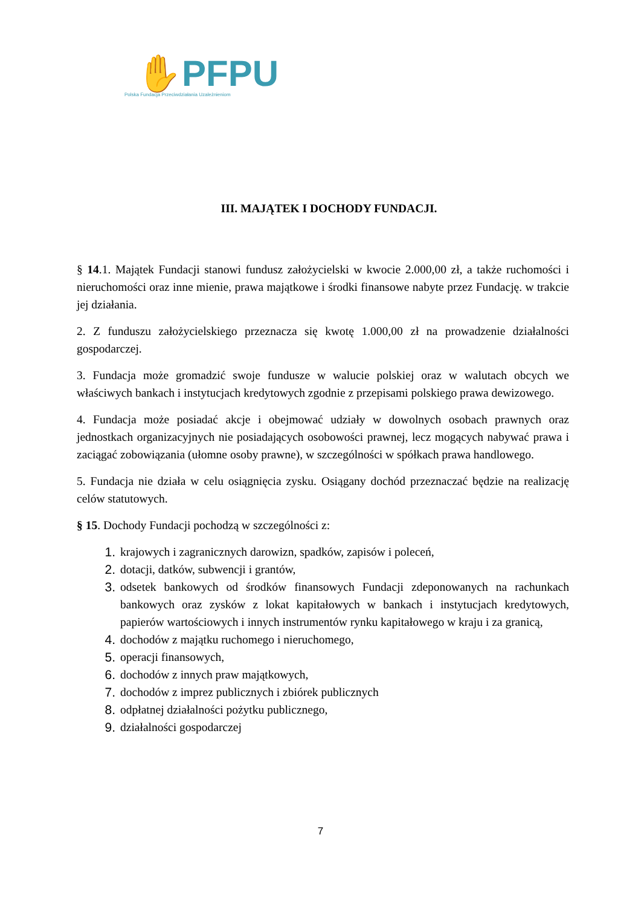✋PFPU
Polska Fundacja Przeciwdziałania Uzależnieniom
III. MAJĄTEK I DOCHODY FUNDACJI.
§ 14.1. Majątek Fundacji stanowi fundusz założycielski w kwocie 2.000,00 zł, a także ruchomości i nieruchomości oraz inne mienie, prawa majątkowe i środki finansowe nabyte przez Fundację. w trakcie jej działania.
2. Z funduszu założycielskiego przeznacza się kwotę 1.000,00 zł na prowadzenie działalności gospodarczej.
3. Fundacja może gromadzić swoje fundusze w walucie polskiej oraz w walutach obcych we właściwych bankach i instytucjach kredytowych zgodnie z przepisami polskiego prawa dewizowego.
4. Fundacja może posiadać akcje i obejmować udziały w dowolnych osobach prawnych oraz jednostkach organizacyjnych nie posiadających osobowości prawnej, lecz mogących nabywać prawa i zaciągać zobowiązania (ułomne osoby prawne), w szczególności w spółkach prawa handlowego.
5. Fundacja nie działa w celu osiągnięcia zysku. Osiągany dochód przeznaczać będzie na realizację celów statutowych.
§ 15. Dochody Fundacji pochodzą w szczególności z:
1. krajowych i zagranicznych darowizn, spadków, zapisów i poleceń,
2. dotacji, datków, subwencji i grantów,
3. odsetek bankowych od środków finansowych Fundacji zdeponowanych na rachunkach bankowych oraz zysków z lokat kapitałowych w bankach i instytucjach kredytowych, papierów wartościowych i innych instrumentów rynku kapitałowego w kraju i za granicą,
4. dochodów z majątku ruchomego i nieruchomego,
5. operacji finansowych,
6. dochodów z innych praw majątkowych,
7. dochodów z imprez publicznych i zbiórek publicznych
8. odpłatnej działalności pożytku publicznego,
9. działalności gospodarczej
7